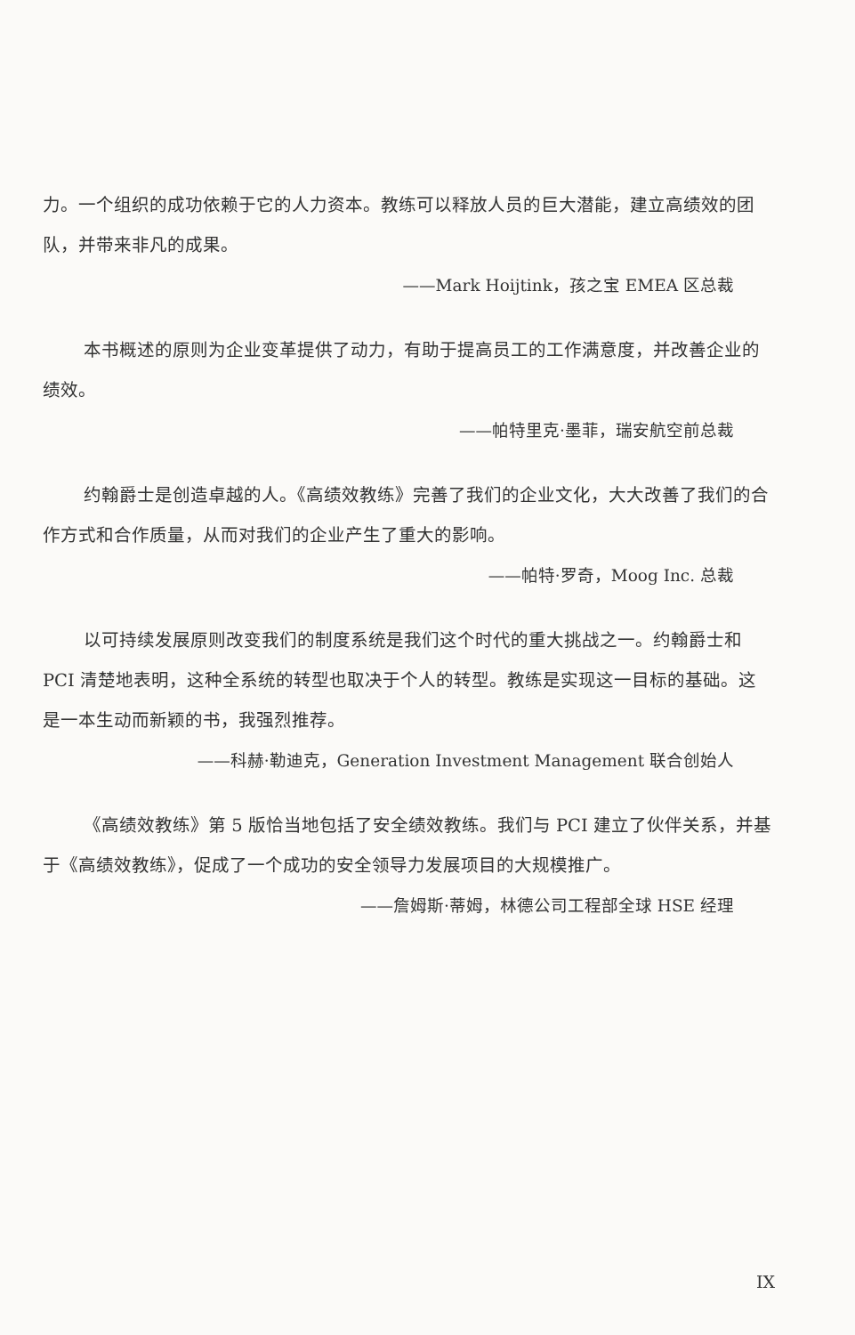力。一个组织的成功依赖于它的人力资本。教练可以释放人员的巨大潜能，建立高绩效的团队，并带来非凡的成果。
——Mark Hoijtink，孩之宝 EMEA 区总裁
本书概述的原则为企业变革提供了动力，有助于提高员工的工作满意度，并改善企业的绩效。
——帕特里克·墨菲，瑞安航空前总裁
约翰爵士是创造卓越的人。《高绩效教练》完善了我们的企业文化，大大改善了我们的合作方式和合作质量，从而对我们的企业产生了重大的影响。
——帕特·罗奇，Moog Inc. 总裁
以可持续发展原则改变我们的制度系统是我们这个时代的重大挑战之一。约翰爵士和 PCI 清楚地表明，这种全系统的转型也取决于个人的转型。教练是实现这一目标的基础。这是一本生动而新颖的书，我强烈推荐。
——科赫·勒迪克，Generation Investment Management 联合创始人
《高绩效教练》第 5 版恰当地包括了安全绩效教练。我们与 PCI 建立了伙伴关系，并基于《高绩效教练》，促成了一个成功的安全领导力发展项目的大规模推广。
——詹姆斯·蒂姆，林德公司工程部全球 HSE 经理
IX